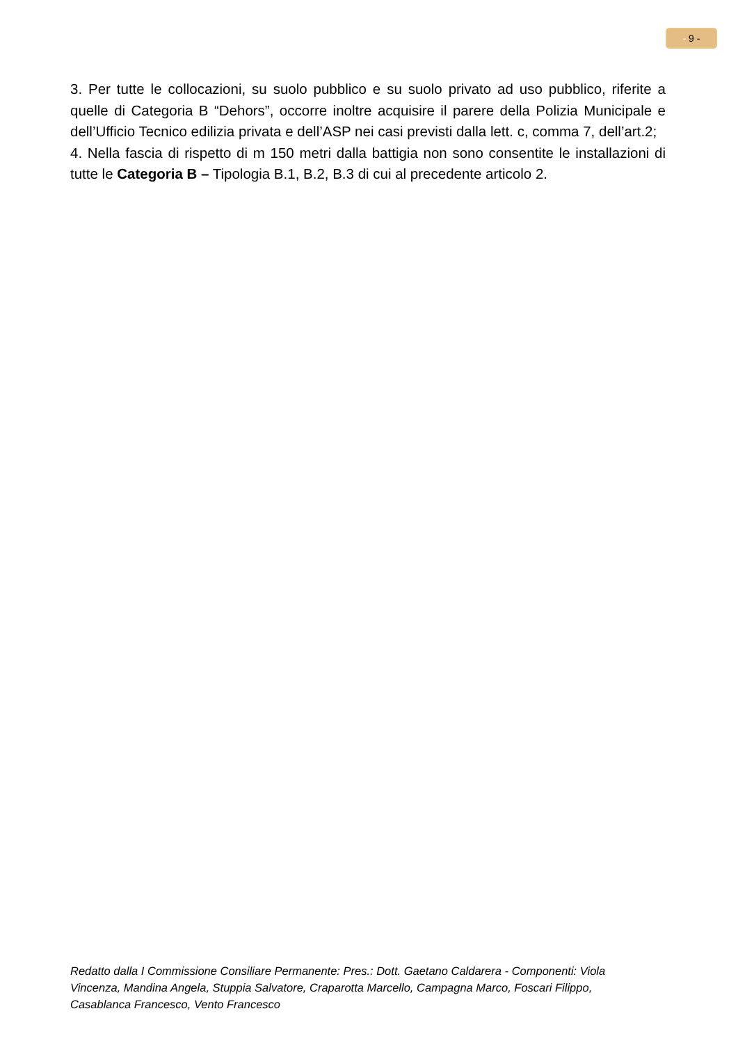- 9 -
3. Per tutte le collocazioni, su suolo pubblico e su suolo privato ad uso pubblico, riferite a quelle di Categoria B “Dehors”, occorre inoltre acquisire il parere della Polizia Municipale e dell’Ufficio Tecnico edilizia privata e dell’ASP nei casi previsti dalla lett. c, comma 7, dell’art.2;
4. Nella fascia di rispetto di m 150 metri dalla battigia non sono consentite le installazioni di tutte le Categoria B – Tipologia B.1, B.2, B.3 di cui al precedente articolo 2.
Redatto dalla I Commissione Consiliare Permanente: Pres.: Dott. Gaetano Caldarera - Componenti: Viola Vincenza, Mandina Angela, Stuppia Salvatore, Craparotta Marcello, Campagna Marco, Foscari Filippo, Casablanca Francesco, Vento Francesco